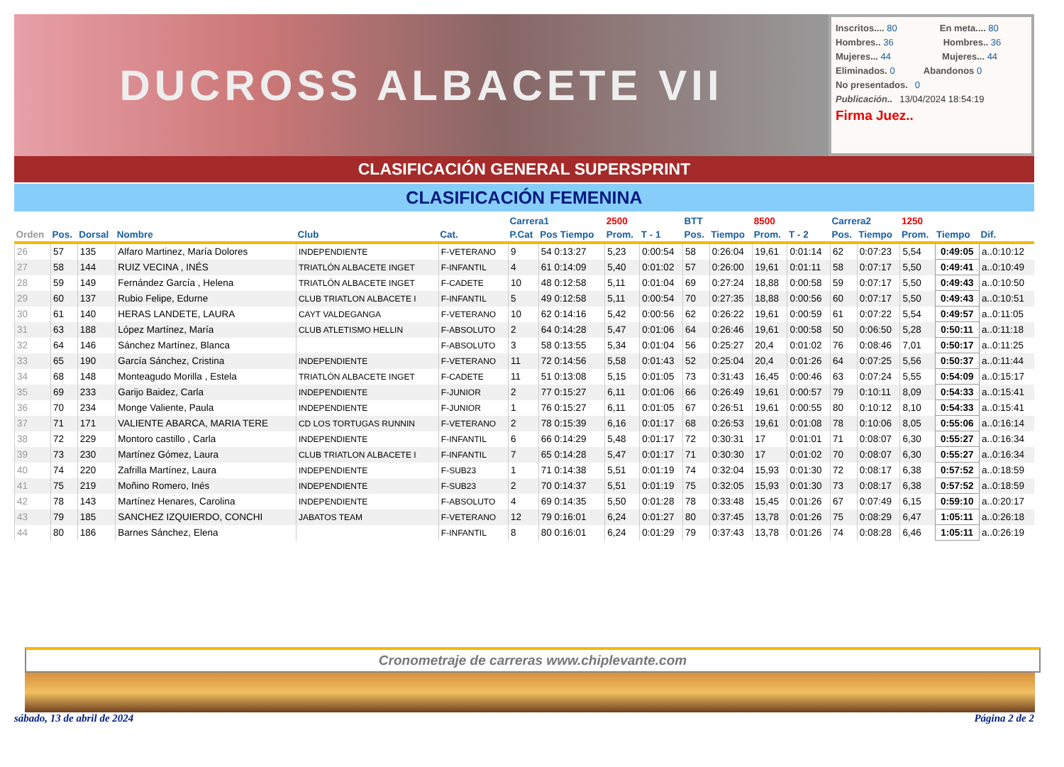DUCROSS ALBACETE VII
Inscritos.... 80 En meta.... 80
Hombres.. 36 Hombres.. 36
Mujeres... 44 Mujeres... 44
Eliminados. 0 Abandonos 0
No presentados. 0
Publicación.. 13/04/2024 18:54:19
Firma Juez..
CLASIFICACIÓN GENERAL SUPERSPRINT
CLASIFICACIÓN FEMENINA
| | | | | | | Carrera1 | | 2500 | | BTT | | 8500 | | Carrera2 | | 1250 | | |
| --- | --- | --- | --- | --- | --- | --- | --- | --- | --- | --- | --- | --- | --- | --- | --- | --- | --- | --- |
| Orden | Pos. | Dorsal | Nombre | Club | Cat. | P.Cat | Pos Tiempo | Prom. | T - 1 | Pos. | Tiempo | Prom. | T - 2 | Pos. | Tiempo | Prom. | Tiempo | Dif. |
| 26 | 57 | 135 | Alfaro Martinez, María Dolores | INDEPENDIENTE | F-VETERANO | 9 | 54 0:13:27 | 5,23 | 0:00:54 | 58 | 0:26:04 | 19,61 | 0:01:14 | 62 | 0:07:23 | 5,54 | 0:49:05 | a..0:10:12 |
| 27 | 58 | 144 | RUIZ VECINA , INÉS | TRIATLÓN ALBACETE INGET | F-INFANTIL | 4 | 61 0:14:09 | 5,40 | 0:01:02 | 57 | 0:26:00 | 19,61 | 0:01:11 | 58 | 0:07:17 | 5,50 | 0:49:41 | a..0:10:49 |
| 28 | 59 | 149 | Fernández García , Helena | TRIATLÓN ALBACETE INGET | F-CADETE | 10 | 48 0:12:58 | 5,11 | 0:01:04 | 69 | 0:27:24 | 18,88 | 0:00:58 | 59 | 0:07:17 | 5,50 | 0:49:43 | a..0:10:50 |
| 29 | 60 | 137 | Rubio Felipe, Edurne | CLUB TRIATLON ALBACETE I | F-INFANTIL | 5 | 49 0:12:58 | 5,11 | 0:00:54 | 70 | 0:27:35 | 18,88 | 0:00:56 | 60 | 0:07:17 | 5,50 | 0:49:43 | a..0:10:51 |
| 30 | 61 | 140 | HERAS LANDETE, LAURA | CAYT VALDEGANGA | F-VETERANO | 10 | 62 0:14:16 | 5,42 | 0:00:56 | 62 | 0:26:22 | 19,61 | 0:00:59 | 61 | 0:07:22 | 5,54 | 0:49:57 | a..0:11:05 |
| 31 | 63 | 188 | López Martínez, María | CLUB ATLETISMO HELLIN | F-ABSOLUTO | 2 | 64 0:14:28 | 5,47 | 0:01:06 | 64 | 0:26:46 | 19,61 | 0:00:58 | 50 | 0:06:50 | 5,28 | 0:50:11 | a..0:11:18 |
| 32 | 64 | 146 | Sánchez Martínez, Blanca | | F-ABSOLUTO | 3 | 58 0:13:55 | 5,34 | 0:01:04 | 56 | 0:25:27 | 20,4 | 0:01:02 | 76 | 0:08:46 | 7,01 | 0:50:17 | a..0:11:25 |
| 33 | 65 | 190 | García Sánchez, Cristina | INDEPENDIENTE | F-VETERANO | 11 | 72 0:14:56 | 5,58 | 0:01:43 | 52 | 0:25:04 | 20,4 | 0:01:26 | 64 | 0:07:25 | 5,56 | 0:50:37 | a..0:11:44 |
| 34 | 68 | 148 | Monteagudo Morilla , Estela | TRIATLÓN ALBACETE INGET | F-CADETE | 11 | 51 0:13:08 | 5,15 | 0:01:05 | 73 | 0:31:43 | 16,45 | 0:00:46 | 63 | 0:07:24 | 5,55 | 0:54:09 | a..0:15:17 |
| 35 | 69 | 233 | Garijo Baidez, Carla | INDEPENDIENTE | F-JUNIOR | 2 | 77 0:15:27 | 6,11 | 0:01:06 | 66 | 0:26:49 | 19,61 | 0:00:57 | 79 | 0:10:11 | 8,09 | 0:54:33 | a..0:15:41 |
| 36 | 70 | 234 | Monge Valiente, Paula | INDEPENDIENTE | F-JUNIOR | 1 | 76 0:15:27 | 6,11 | 0:01:05 | 67 | 0:26:51 | 19,61 | 0:00:55 | 80 | 0:10:12 | 8,10 | 0:54:33 | a..0:15:41 |
| 37 | 71 | 171 | VALIENTE ABARCA, MARIA TERE | CD LOS TORTUGAS RUNNIN | F-VETERANO | 2 | 78 0:15:39 | 6,16 | 0:01:17 | 68 | 0:26:53 | 19,61 | 0:01:08 | 78 | 0:10:06 | 8,05 | 0:55:06 | a..0:16:14 |
| 38 | 72 | 229 | Montoro castillo , Carla | INDEPENDIENTE | F-INFANTIL | 6 | 66 0:14:29 | 5,48 | 0:01:17 | 72 | 0:30:31 | 17 | 0:01:01 | 71 | 0:08:07 | 6,30 | 0:55:27 | a..0:16:34 |
| 39 | 73 | 230 | Martínez Gómez, Laura | CLUB TRIATLON ALBACETE I | F-INFANTIL | 7 | 65 0:14:28 | 5,47 | 0:01:17 | 71 | 0:30:30 | 17 | 0:01:02 | 70 | 0:08:07 | 6,30 | 0:55:27 | a..0:16:34 |
| 40 | 74 | 220 | Zafrilla Martínez, Laura | INDEPENDIENTE | F-SUB23 | 1 | 71 0:14:38 | 5,51 | 0:01:19 | 74 | 0:32:04 | 15,93 | 0:01:30 | 72 | 0:08:17 | 6,38 | 0:57:52 | a..0:18:59 |
| 41 | 75 | 219 | Moñino Romero, Inés | INDEPENDIENTE | F-SUB23 | 2 | 70 0:14:37 | 5,51 | 0:01:19 | 75 | 0:32:05 | 15,93 | 0:01:30 | 73 | 0:08:17 | 6,38 | 0:57:52 | a..0:18:59 |
| 42 | 78 | 143 | Martínez Henares, Carolina | INDEPENDIENTE | F-ABSOLUTO | 4 | 69 0:14:35 | 5,50 | 0:01:28 | 78 | 0:33:48 | 15,45 | 0:01:26 | 67 | 0:07:49 | 6,15 | 0:59:10 | a..0:20:17 |
| 43 | 79 | 185 | SANCHEZ IZQUIERDO, CONCHI | JABATOS TEAM | F-VETERANO | 12 | 79 0:16:01 | 6,24 | 0:01:27 | 80 | 0:37:45 | 13,78 | 0:01:26 | 75 | 0:08:29 | 6,47 | 1:05:11 | a..0:26:18 |
| 44 | 80 | 186 | Barnes Sánchez, Elena | | F-INFANTIL | 8 | 80 0:16:01 | 6,24 | 0:01:29 | 79 | 0:37:43 | 13,78 | 0:01:26 | 74 | 0:08:28 | 6,46 | 1:05:11 | a..0:26:19 |
Cronometraje de carreras www.chiplevante.com
sábado, 13 de abril de 2024 Página 2 de 2